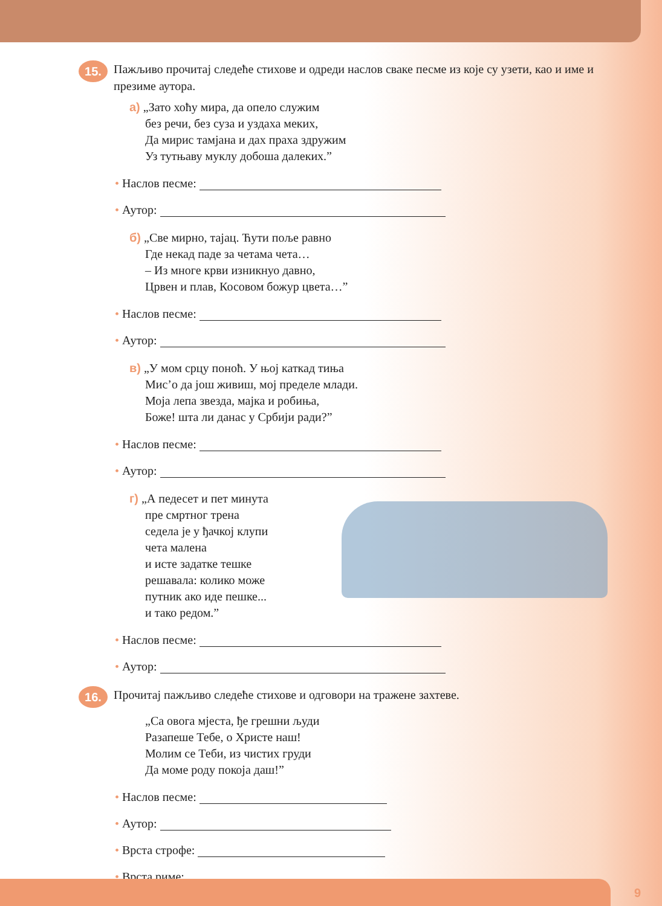15.
Пажљиво прочитај следеће стихове и одреди наслов сваке песме из које су узети, као и име и презиме аутора.
а) „Зато хоћу мира, да опело служим
без речи, без суза и уздаха меких,
Да мирис тамјана и дах праха здружим
Уз тутњаву муклу добоша далеких.”
• Наслов песме:
• Аутор:
б) „Све мирно, тајац. Ћути поље равно
Где некад паде за четама чета…
– Из многе крви изникнуо давно,
Црвен и плав, Косовом божур цвета…”
• Наслов песме:
• Аутор:
в) „У мом срцу поноћ. У њој каткад тиња
Мис’о да још живиш, мој пределе млади.
Моја лепа звезда, мајка и робиња,
Боже! шта ли данас у Србији ради?”
• Наслов песме:
• Аутор:
г) „А педесет и пет минута
пре смртног трена
седела је у ђачкој клупи
чета малена
и исте задатке тешке
решавала: колико може
путник ако иде пешке...
и тако редом.”
• Наслов песме:
• Аутор:
16.
Прочитај пажљиво следеће стихове и одговори на тражене захтеве.
„Са овога мјеста, ђе грешни људи
Разапеше Тебе, о Христе наш!
Молим се Теби, из чистих груди
Да моме роду покоја даш!”
• Наслов песме:
• Аутор:
• Врста строфе:
• Врста риме:
9